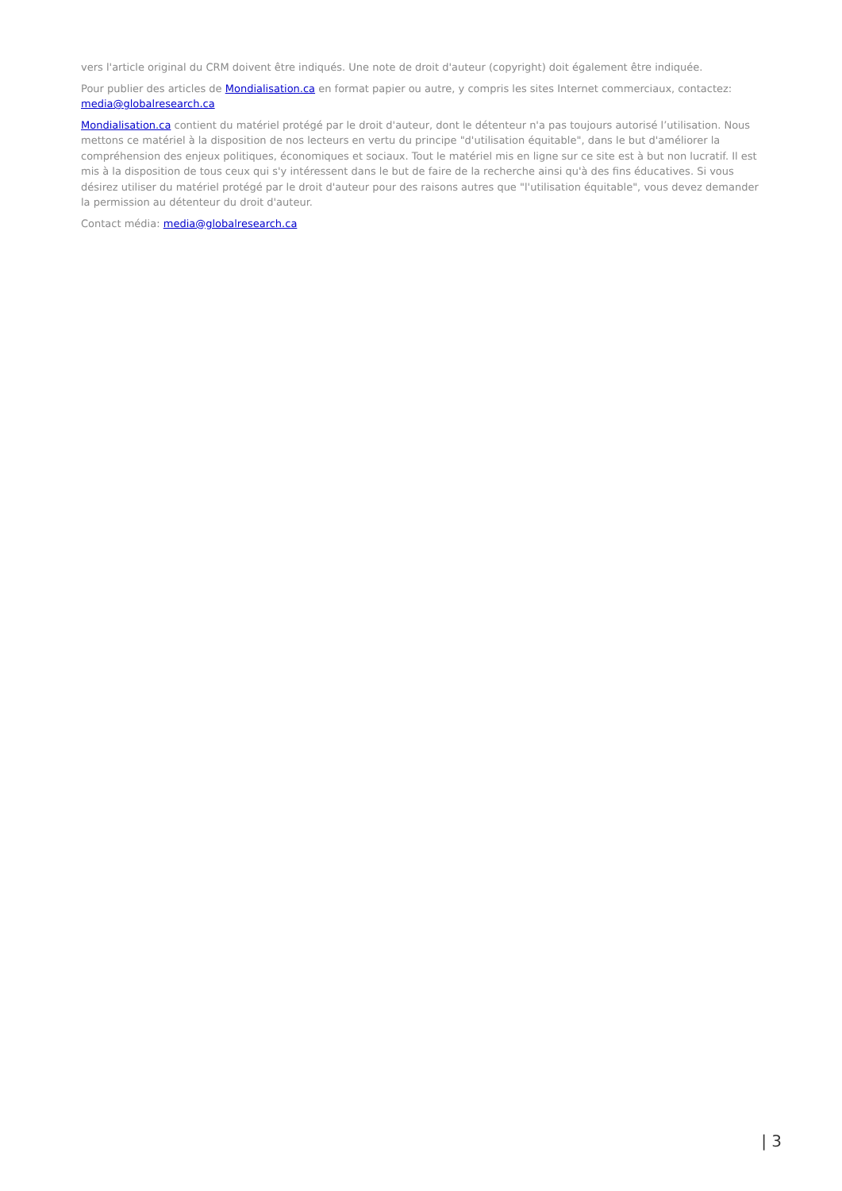vers l'article original du CRM doivent être indiqués. Une note de droit d'auteur (copyright) doit également être indiquée.
Pour publier des articles de Mondialisation.ca en format papier ou autre, y compris les sites Internet commerciaux, contactez: media@globalresearch.ca
Mondialisation.ca contient du matériel protégé par le droit d'auteur, dont le détenteur n'a pas toujours autorisé l’utilisation. Nous mettons ce matériel à la disposition de nos lecteurs en vertu du principe "d'utilisation équitable", dans le but d'améliorer la compréhension des enjeux politiques, économiques et sociaux. Tout le matériel mis en ligne sur ce site est à but non lucratif. Il est mis à la disposition de tous ceux qui s'y intéressent dans le but de faire de la recherche ainsi qu'à des fins éducatives. Si vous désirez utiliser du matériel protégé par le droit d'auteur pour des raisons autres que "l'utilisation équitable", vous devez demander la permission au détenteur du droit d'auteur.
Contact média: media@globalresearch.ca
| 3